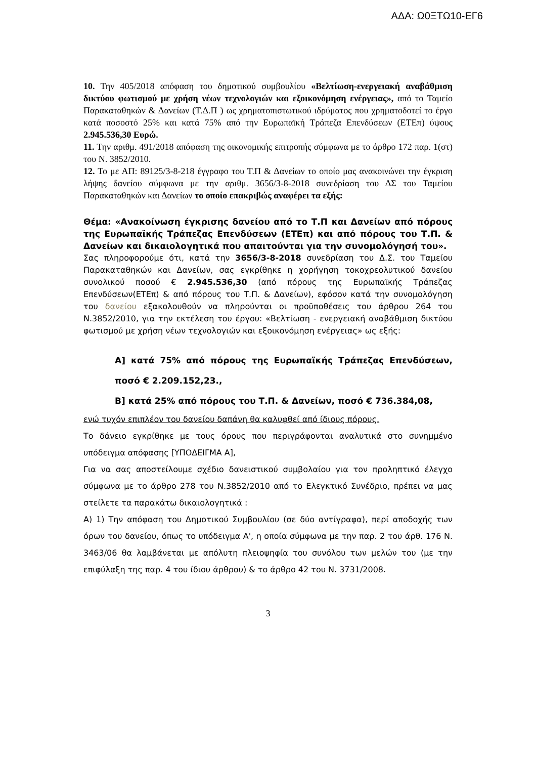ΑΔΑ: Ω0ΞΤΩ10-ΕΓ6
10. Την 405/2018 απόφαση του δημοτικού συμβουλίου «Βελτίωση-ενεργειακή αναβάθμιση δικτύου φωτισμού με χρήση νέων τεχνολογιών και εξοικονόμηση ενέργειας», από το Ταμείο Παρακαταθηκών & Δανείων (Τ.Δ.Π ) ως χρηματοπιστωτικού ιδρύματος που χρηματοδοτεί το έργο κατά ποσοστό 25% και κατά 75% από την Ευρωπαϊκή Τράπεζα Επενδύσεων (ΕΤΕπ) ύψους 2.945.536,30 Ευρώ.
11. Την αριθμ. 491/2018 απόφαση της οικονομικής επιτροπής σύμφωνα με το άρθρο 172 παρ. 1(στ) του Ν. 3852/2010.
12. Το με ΑΠ: 89125/3-8-218 έγγραφο του Τ.Π & Δανείων το οποίο μας ανακοινώνει την έγκριση λήψης δανείου σύμφωνα με την αριθμ. 3656/3-8-2018 συνεδρίαση του ΔΣ του Ταμείου Παρακαταθηκών και Δανείων το οποίο επακριβώς αναφέρει τα εξής:
Θέμα: «Ανακοίνωση έγκρισης δανείου από το Τ.Π και Δανείων από πόρους της Ευρωπαϊκής Τράπεζας Επενδύσεων (ΕΤΕπ) και από πόρους του Τ.Π. & Δανείων και δικαιολογητικά που απαιτούνται για την συνομολόγησή του».
Σας πληροφορούμε ότι, κατά την 3656/3-8-2018 συνεδρίαση του Δ.Σ. του Ταμείου Παρακαταθηκών και Δανείων, σας εγκρίθηκε η χορήγηση τοκοχρεολυτικού δανείου συνολικού ποσού € 2.945.536,30 (από πόρους της Ευρωπαϊκής Τράπεζας Επενδύσεων(ΕΤΕπ) & από πόρους του Τ.Π. & Δανείων), εφόσον κατά την συνομολόγηση του δανείου εξακολουθούν να πληρούνται οι προϋποθέσεις του άρθρου 264 του Ν.3852/2010, για την εκτέλεση του έργου: «Βελτίωση - ενεργειακή αναβάθμιση δικτύου φωτισμού με χρήση νέων τεχνολογιών και εξοικονόμηση ενέργειας» ως εξής:
Α] κατά 75% από πόρους της Ευρωπαϊκής Τράπεζας Επενδύσεων, ποσό € 2.209.152,23.,
Β] κατά 25% από πόρους του Τ.Π. & Δανείων, ποσό € 736.384,08,
ενώ τυχόν επιπλέον του δανείου δαπάνη θα καλυφθεί από ίδιους πόρους.
Το δάνειο εγκρίθηκε με τους όρους που περιγράφονται αναλυτικά στο συνημμένο υπόδειγμα απόφασης [ΥΠΟΔΕΙΓΜΑ Α],
Για να σας αποστείλουμε σχέδιο δανειστικού συμβολαίου για τον προληπτικό έλεγχο σύμφωνα με το άρθρο 278 του Ν.3852/2010 από το Ελεγκτικό Συνέδριο, πρέπει να μας στείλετε τα παρακάτω δικαιολογητικά :
Α) 1) Την απόφαση του Δημοτικού Συμβουλίου (σε δύο αντίγραφα), περί αποδοχής των όρων του δανείου, όπως το υπόδειγμα Α', η οποία σύμφωνα με την παρ. 2 του άρθ. 176 Ν. 3463/06 θα λαμβάνεται με απόλυτη πλειοψηφία του συνόλου των μελών του (με την επιφύλαξη της παρ. 4 του ίδιου άρθρου) & το άρθρο 42 του Ν. 3731/2008.
3